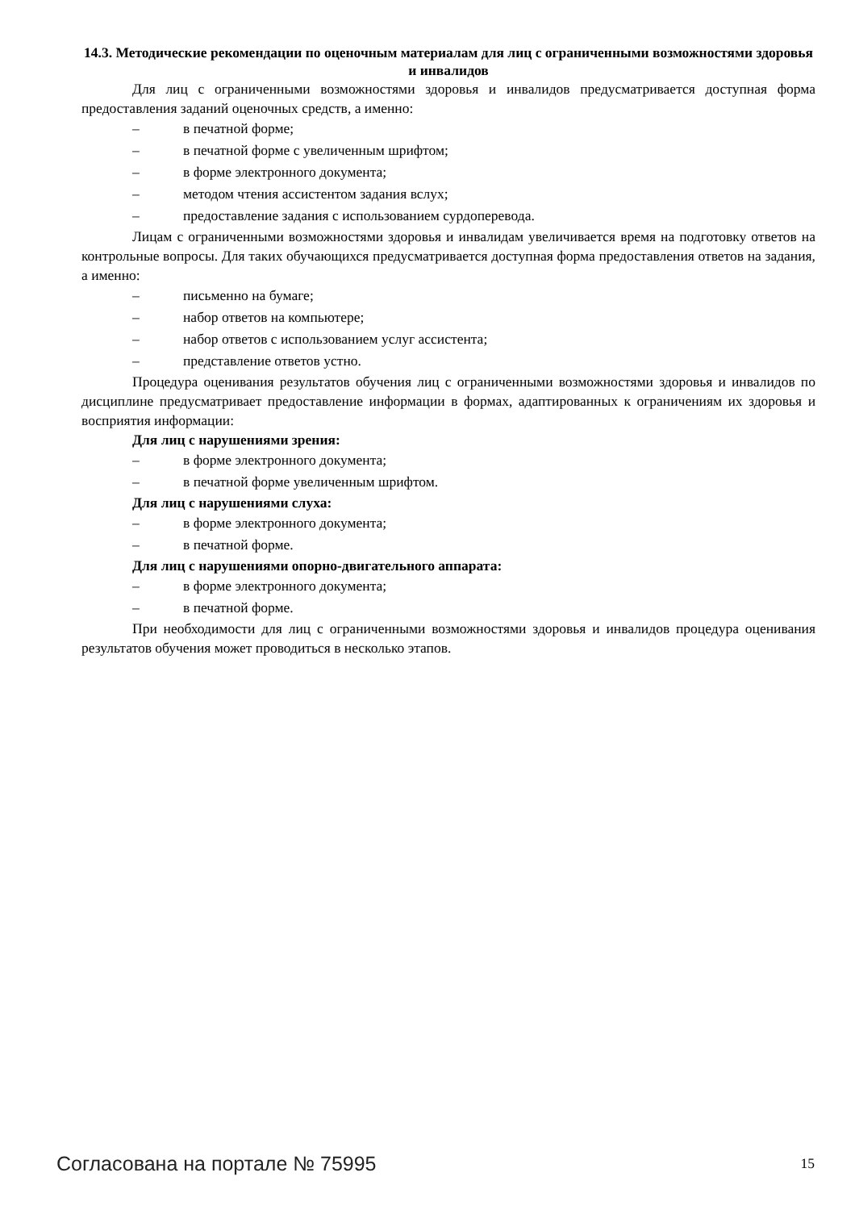14.3. Методические рекомендации по оценочным материалам для лиц с ограниченными возможностями здоровья и инвалидов
Для лиц с ограниченными возможностями здоровья и инвалидов предусматривается доступная форма предоставления заданий оценочных средств, а именно:
– в печатной форме;
– в печатной форме с увеличенным шрифтом;
– в форме электронного документа;
– методом чтения ассистентом задания вслух;
– предоставление задания с использованием сурдоперевода.
Лицам с ограниченными возможностями здоровья и инвалидам увеличивается время на подготовку ответов на контрольные вопросы. Для таких обучающихся предусматривается доступная форма предоставления ответов на задания, а именно:
– письменно на бумаге;
– набор ответов на компьютере;
– набор ответов с использованием услуг ассистента;
– представление ответов устно.
Процедура оценивания результатов обучения лиц с ограниченными возможностями здоровья и инвалидов по дисциплине предусматривает предоставление информации в формах, адаптированных к ограничениям их здоровья и восприятия информации:
Для лиц с нарушениями зрения:
– в форме электронного документа;
– в печатной форме увеличенным шрифтом.
Для лиц с нарушениями слуха:
– в форме электронного документа;
– в печатной форме.
Для лиц с нарушениями опорно-двигательного аппарата:
– в форме электронного документа;
– в печатной форме.
При необходимости для лиц с ограниченными возможностями здоровья и инвалидов процедура оценивания результатов обучения может проводиться в несколько этапов.
Согласована на портале № 75995 15